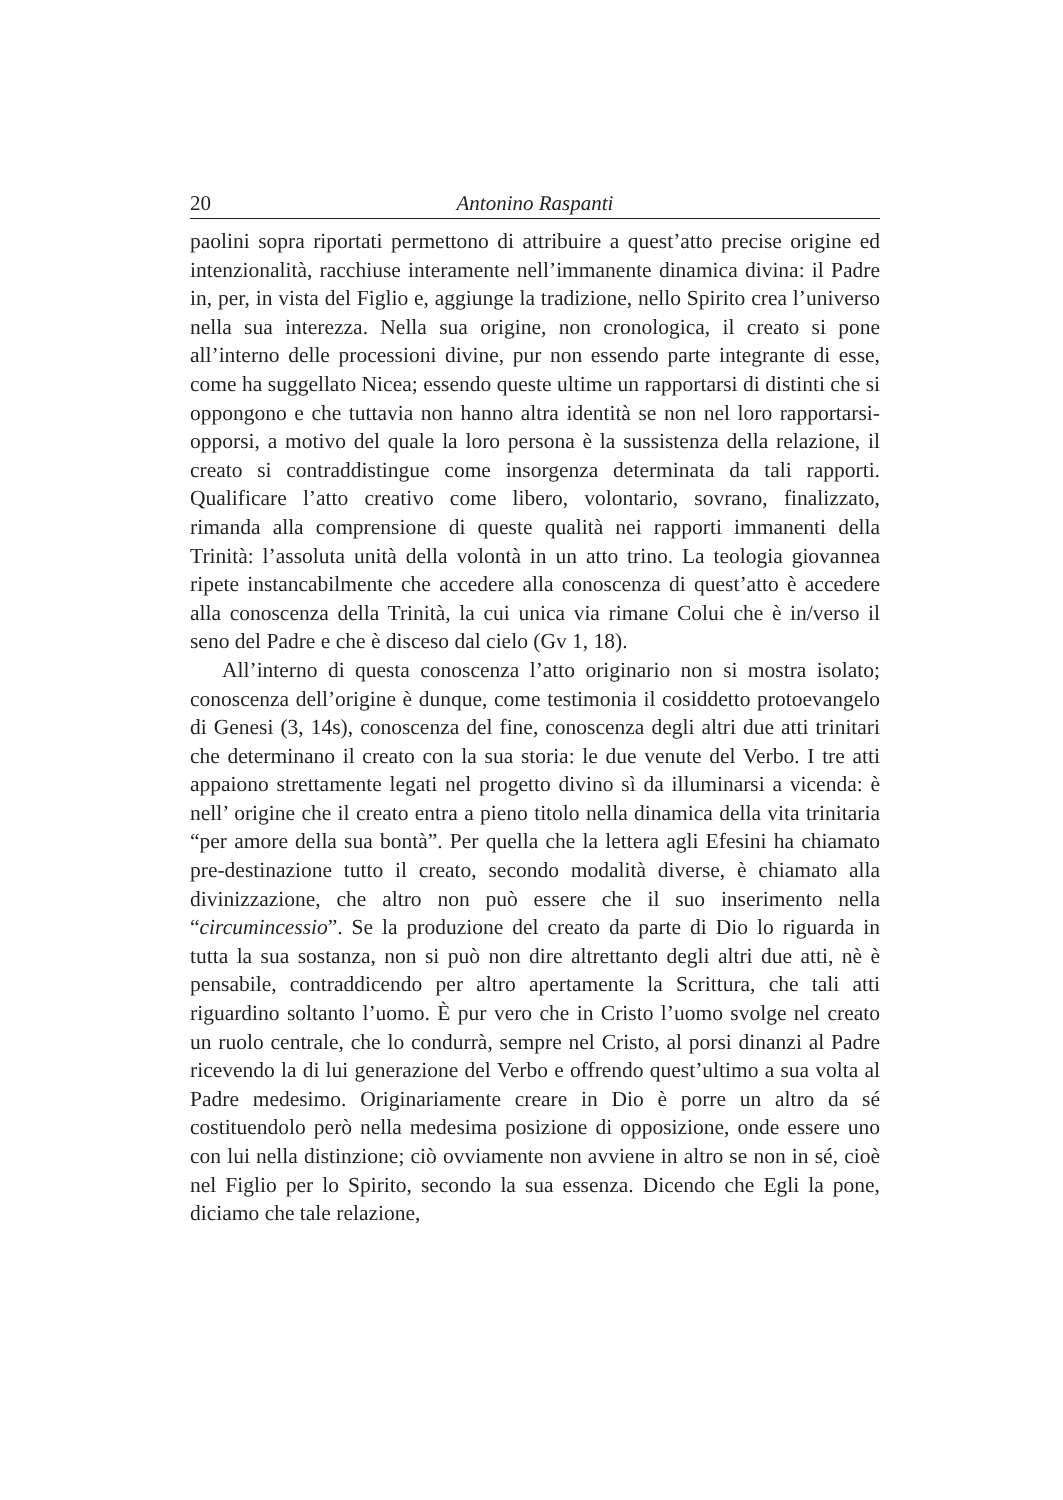20 Antonino Raspanti
paolini sopra riportati permettono di attribuire a quest’atto precise origine ed intenzionalità, racchiuse interamente nell’immanente dinamica divina: il Padre in, per, in vista del Figlio e, aggiunge la tradizione, nello Spirito crea l’universo nella sua interezza. Nella sua origine, non cronologica, il creato si pone all’interno delle processioni divine, pur non essendo parte integrante di esse, come ha suggellato Nicea; essendo queste ultime un rapportarsi di distinti che si oppongono e che tuttavia non hanno altra identità se non nel loro rapportarsi-opporsi, a motivo del quale la loro persona è la sussistenza della relazione, il creato si contraddistingue come insorgenza determinata da tali rapporti. Qualificare l’atto creativo come libero, volontario, sovrano, finalizzato, rimanda alla comprensione di queste qualità nei rapporti immanenti della Trinità: l’assoluta unità della volontà in un atto trino. La teologia giovannea ripete instancabilmente che accedere alla conoscenza di quest’atto è accedere alla conoscenza della Trinità, la cui unica via rimane Colui che è in/verso il seno del Padre e che è disceso dal cielo (Gv 1, 18).
All’interno di questa conoscenza l’atto originario non si mostra isolato; conoscenza dell’origine è dunque, come testimonia il cosiddetto protoevangelo di Genesi (3, 14s), conoscenza del fine, conoscenza degli altri due atti trinitari che determinano il creato con la sua storia: le due venute del Verbo. I tre atti appaiono strettamente legati nel progetto divino sì da illuminarsi a vicenda: è nell’ origine che il creato entra a pieno titolo nella dinamica della vita trinitaria “per amore della sua bontà”. Per quella che la lettera agli Efesini ha chiamato pre-destinazione tutto il creato, secondo modalità diverse, è chiamato alla divinizzazione, che altro non può essere che il suo inserimento nella “circumincessio”. Se la produzione del creato da parte di Dio lo riguarda in tutta la sua sostanza, non si può non dire altrettanto degli altri due atti, nè è pensabile, contraddicendo per altro apertamente la Scrittura, che tali atti riguardino soltanto l’uomo. È pur vero che in Cristo l’uomo svolge nel creato un ruolo centrale, che lo condurrà, sempre nel Cristo, al porsi dinanzi al Padre ricevendo la di lui generazione del Verbo e offrendo quest’ultimo a sua volta al Padre medesimo. Originariamente creare in Dio è porre un altro da sé costituendolo però nella medesima posizione di opposizione, onde essere uno con lui nella distinzione; ciò ovviamente non avviene in altro se non in sé, cioè nel Figlio per lo Spirito, secondo la sua essenza. Dicendo che Egli la pone, diciamo che tale relazione,